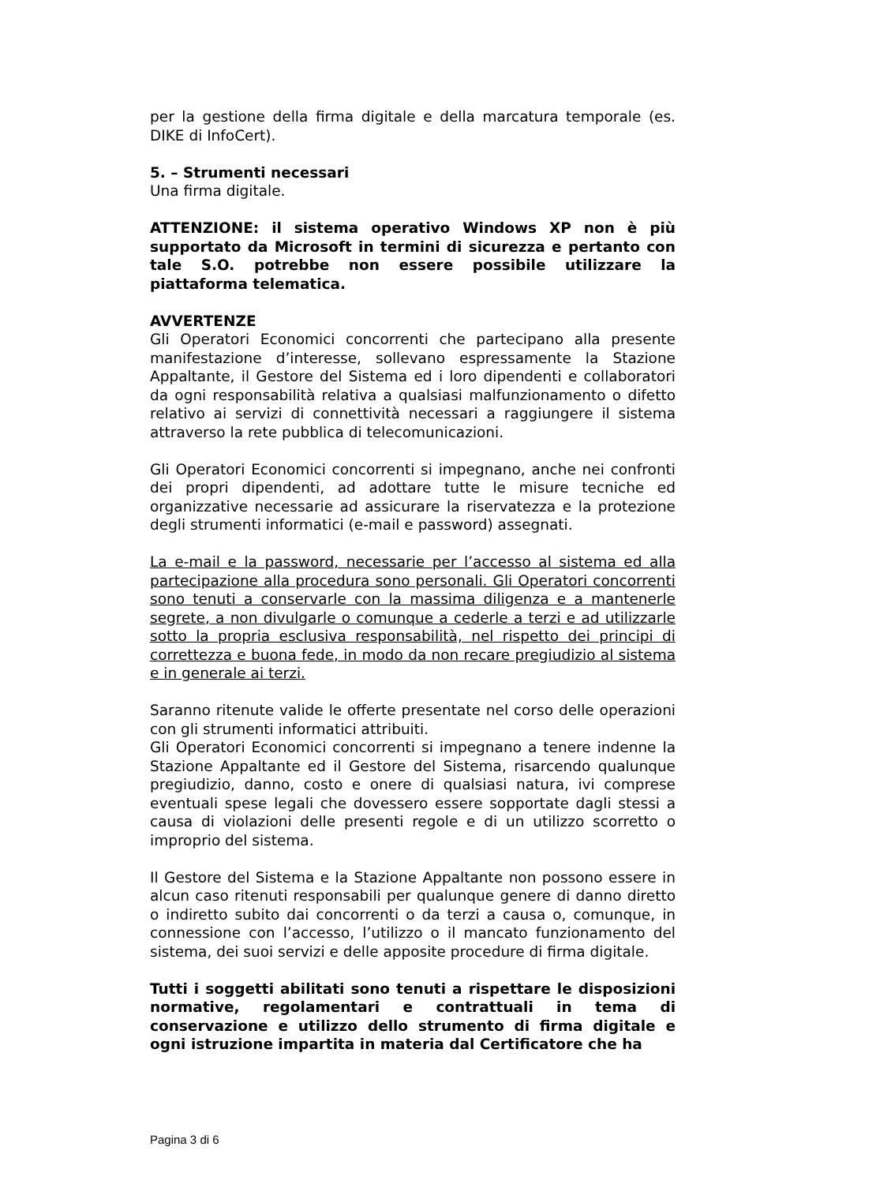per la gestione della firma digitale e della marcatura temporale (es. DIKE di InfoCert).
5. – Strumenti necessari
Una firma digitale.
ATTENZIONE: il sistema operativo Windows XP non è più supportato da Microsoft in termini di sicurezza e pertanto con tale S.O. potrebbe non essere possibile utilizzare la piattaforma telematica.
AVVERTENZE
Gli Operatori Economici concorrenti che partecipano alla presente manifestazione d’interesse, sollevano espressamente la Stazione Appaltante, il Gestore del Sistema ed i loro dipendenti e collaboratori da ogni responsabilità relativa a qualsiasi malfunzionamento o difetto relativo ai servizi di connettività necessari a raggiungere il sistema attraverso la rete pubblica di telecomunicazioni.
Gli Operatori Economici concorrenti si impegnano, anche nei confronti dei propri dipendenti, ad adottare tutte le misure tecniche ed organizzative necessarie ad assicurare la riservatezza e la protezione degli strumenti informatici (e-mail e password) assegnati.
La e-mail e la password, necessarie per l’accesso al sistema ed alla partecipazione alla procedura sono personali. Gli Operatori concorrenti sono tenuti a conservarle con la massima diligenza e a mantenerle segrete, a non divulgarle o comunque a cederle a terzi e ad utilizzarle sotto la propria esclusiva responsabilità, nel rispetto dei principi di correttezza e buona fede, in modo da non recare pregiudizio al sistema e in generale ai terzi.
Saranno ritenute valide le offerte presentate nel corso delle operazioni con gli strumenti informatici attribuiti.
Gli Operatori Economici concorrenti si impegnano a tenere indenne la Stazione Appaltante ed il Gestore del Sistema, risarcendo qualunque pregiudizio, danno, costo e onere di qualsiasi natura, ivi comprese eventuali spese legali che dovessero essere sopportate dagli stessi a causa di violazioni delle presenti regole e di un utilizzo scorretto o improprio del sistema.
Il Gestore del Sistema e la Stazione Appaltante non possono essere in alcun caso ritenuti responsabili per qualunque genere di danno diretto o indiretto subito dai concorrenti o da terzi a causa o, comunque, in connessione con l’accesso, l’utilizzo o il mancato funzionamento del sistema, dei suoi servizi e delle apposite procedure di firma digitale.
Tutti i soggetti abilitati sono tenuti a rispettare le disposizioni normative, regolamentari e contrattuali in tema di conservazione e utilizzo dello strumento di firma digitale e ogni istruzione impartita in materia dal Certificatore che ha
Pagina 3 di 6